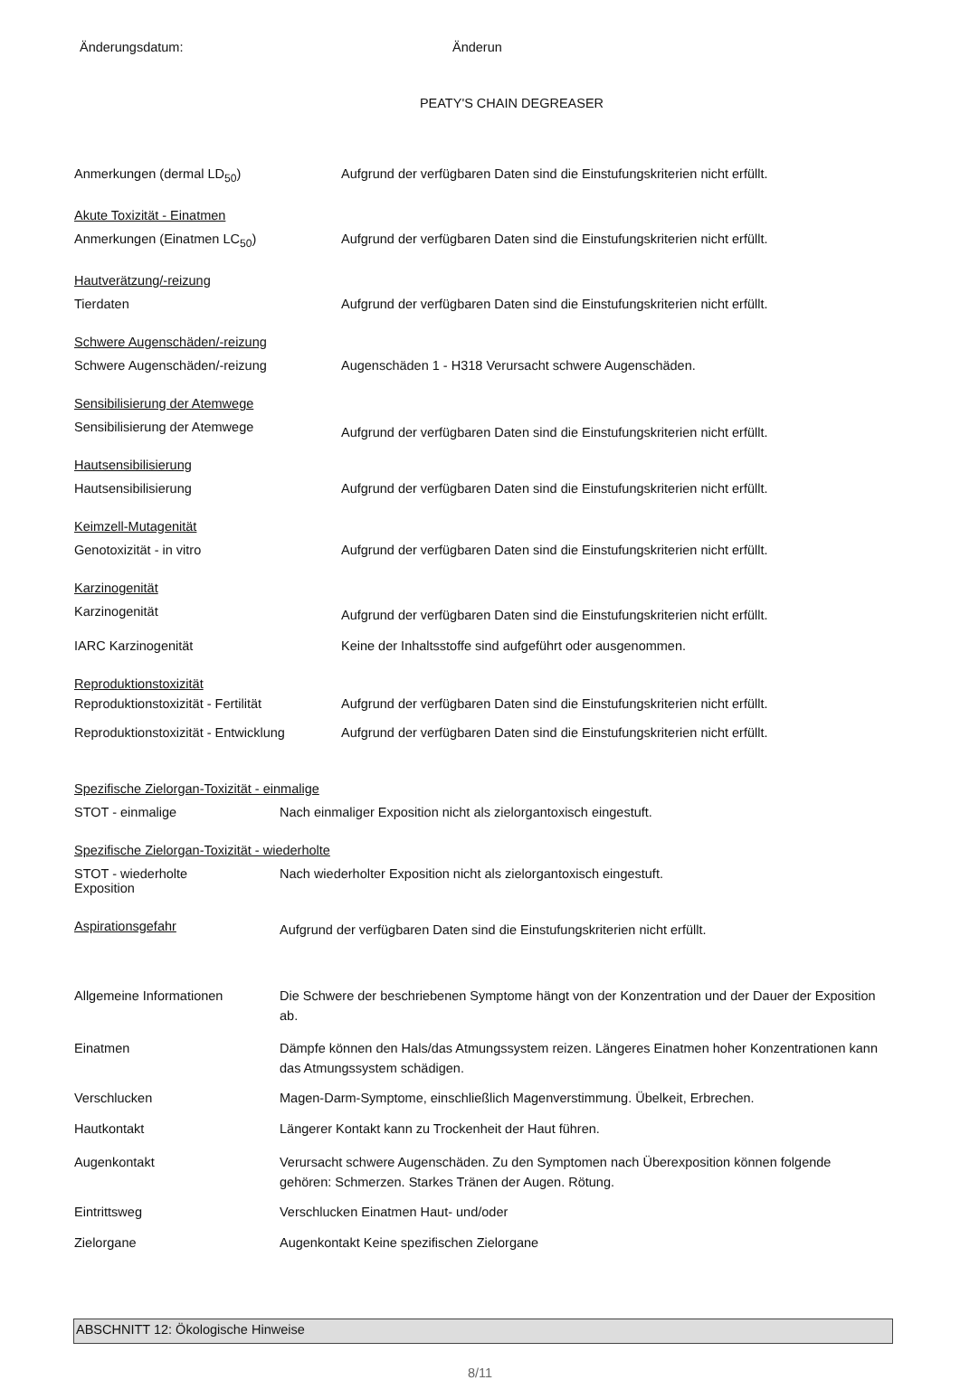Änderungsdatum: Änderun
PEATY'S CHAIN DEGREASER
Anmerkungen (dermal LD<sub>50</sub>) Aufgrund der verfügbaren Daten sind die Einstufungskriterien nicht erfüllt.
Akute Toxizität - Einatmen
Anmerkungen (Einatmen LC<sub>50</sub>) Aufgrund der verfügbaren Daten sind die Einstufungskriterien nicht erfüllt.
Hautverätzung/-reizung
Tierdaten Aufgrund der verfügbaren Daten sind die Einstufungskriterien nicht erfüllt.
Schwere Augenschäden/-reizung
Schwere Augenschäden/-reizung Augenschäden 1 - H318 Verursacht schwere Augenschäden.
Sensibilisierung der Atemwege
Sensibilisierung der Atemwege
Aufgrund der verfügbaren Daten sind die Einstufungskriterien nicht erfüllt.
Hautsensibilisierung
Hautsensibilisierung Aufgrund der verfügbaren Daten sind die Einstufungskriterien nicht erfüllt.
Keimzell-Mutagenität
Genotoxizität - in vitro Aufgrund der verfügbaren Daten sind die Einstufungskriterien nicht erfüllt.
Karzinogenität
Karzinogenität
Aufgrund der verfügbaren Daten sind die Einstufungskriterien nicht erfüllt.
IARC Karzinogenität Keine der Inhaltsstoffe sind aufgeführt oder ausgenommen.
Reproduktionstoxizität
Reproduktionstoxizität - Fertilität
Aufgrund der verfügbaren Daten sind die Einstufungskriterien nicht erfüllt.
Reproduktionstoxizität - Entwicklung
Aufgrund der verfügbaren Daten sind die Einstufungskriterien nicht erfüllt.
Spezifische Zielorgan-Toxizität - einmalige
STOT - einmalige Nach einmaliger Exposition nicht als zielorgantoxisch eingestuft.
Spezifische Zielorgan-Toxizität - wiederholte
STOT - wiederholte
Exposition
Nach wiederholter Exposition nicht als zielorgantoxisch eingestuft.
Aspirationsgefahr
Aufgrund der verfügbaren Daten sind die Einstufungskriterien nicht erfüllt.
Allgemeine Informationen Die Schwere der beschriebenen Symptome hängt von der Konzentration und der Dauer der Exposition ab.
Einatmen Dämpfe können den Hals/das Atmungssystem reizen. Längeres Einatmen hoher Konzentrationen kann das Atmungssystem schädigen.
Verschlucken Magen-Darm-Symptome, einschließlich Magenverstimmung. Übelkeit, Erbrechen.
Hautkontakt Längerer Kontakt kann zu Trockenheit der Haut führen.
Augenkontakt Verursacht schwere Augenschäden. Zu den Symptomen nach Überexposition können folgende gehören: Schmerzen. Starkes Tränen der Augen. Rötung.
Eintrittsweg Verschlucken Einatmen Haut- und/oder
Zielorgane Augenkontakt Keine spezifischen Zielorgane
ABSCHNITT 12: Ökologische Hinweise
8/11